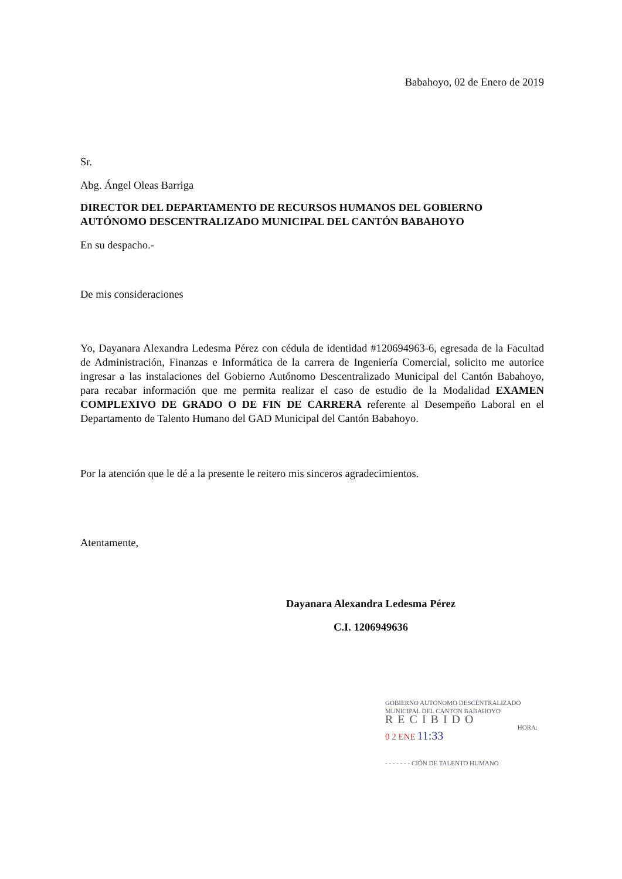Babahoyo, 02 de Enero de 2019
Sr.
Abg. Ángel Oleas Barriga
DIRECTOR DEL DEPARTAMENTO DE RECURSOS HUMANOS DEL GOBIERNO AUTÓNOMO DESCENTRALIZADO MUNICIPAL DEL CANTÓN BABAHOYO
En su despacho.-
De mis consideraciones
Yo, Dayanara Alexandra Ledesma Pérez con cédula de identidad #120694963-6, egresada de la Facultad de Administración, Finanzas e Informática de la carrera de Ingeniería Comercial, solicito me autorice ingresar a las instalaciones del Gobierno Autónomo Descentralizado Municipal del Cantón Babahoyo, para recabar información que me permita realizar el caso de estudio de la Modalidad EXAMEN COMPLEXIVO DE GRADO O DE FIN DE CARRERA referente al Desempeño Laboral en el Departamento de Talento Humano del GAD Municipal del Cantón Babahoyo.
Por la atención que le dé a la presente le reitero mis sinceros agradecimientos.
Atentamente,
Dayanara Alexandra Ledesma Pérez
C.I. 1206949636
GOBIERNO AUTONOMO DESCENTRALIZADO
MUNICIPAL DEL CANTON BABAHOYO
RECIBIDO
HORA:
0 2 ENE 11:33
- - - - - - - CIÓN DE TALENTO HUMANO